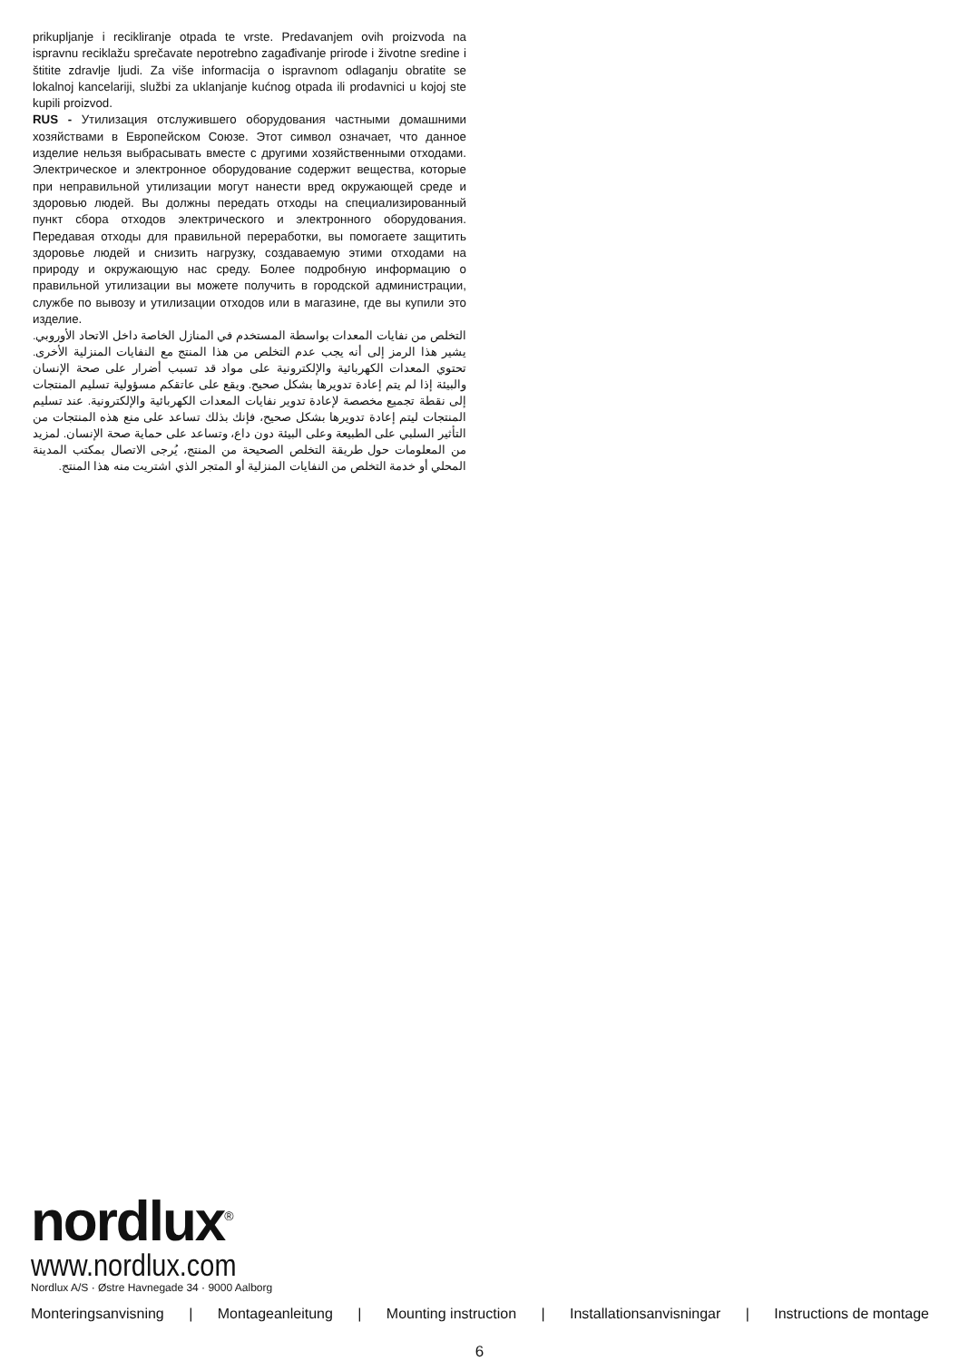prikupljanje i recikliranje otpada te vrste. Predavanjem ovih proizvoda na ispravnu reciklažu sprečavate nepotrebno zagađivanje prirode i životne sredine i štitite zdravlje ljudi. Za više informacija o ispravnom odlaganju obratite se lokalnoj kancelariji, službi za uklanjanje kućnog otpada ili prodavnici u kojoj ste kupili proizvod.
RUS - Утилизация отслужившего оборудования частными домашними хозяйствами в Европейском Союзе. Этот символ означает, что данное изделие нельзя выбрасывать вместе с другими хозяйственными отходами. Электрическое и электронное оборудование содержит вещества, которые при неправильной утилизации могут нанести вред окружающей среде и здоровью людей. Вы должны передать отходы на специализированный пункт сбора отходов электрического и электронного оборудования. Передавая отходы для правильной переработки, вы помогаете защитить здоровье людей и снизить нагрузку, создаваемую этими отходами на природу и окружающую нас среду. Более подробную информацию о правильной утилизации вы можете получить в городской администрации, службе по вывозу и утилизации отходов или в магазине, где вы купили это изделие.
التخلص من نفايات المعدات بواسطة المستخدم في المنازل الخاصة داخل الاتحاد الأوروبي. يشير هذا الرمز إلى أنه يجب عدم التخلص من هذا المنتج مع النفايات المنزلية الأخرى. تحتوي المعدات الكهربائية والإلكترونية على مواد قد تسبب أضرار على صحة الإنسان والبيئة إذا لم يتم إعادة تدويرها بشكل صحيح. ويقع على عاتقكم مسؤولية تسليم المنتجات إلى نقطة تجميع مخصصة لإعادة تدوير نفايات المعدات الكهربائية والإلكترونية. عند تسليم المنتجات ليتم إعادة تدويرها بشكل صحيح، فإنك بذلك تساعد على منع هذه المنتجات من التأثير السلبي على الطبيعة وعلى البيئة دون داع، وتساعد على حماية صحة الإنسان. لمزيد من المعلومات حول طريقة التخلص الصحيحة من المنتج، يُرجى الاتصال بمكتب المدينة المحلي أو خدمة التخلص من النفايات المنزلية أو المتجر الذي اشتريت منه هذا المنتج.
nordlux<sup>®</sup>
www.nordlux.com
Nordlux A/S · Østre Havnegade 34 · 9000 Aalborg
Monteringsanvisning | Montageanleitung | Mounting instruction | Installationsanvisningar | Instructions de montage
6